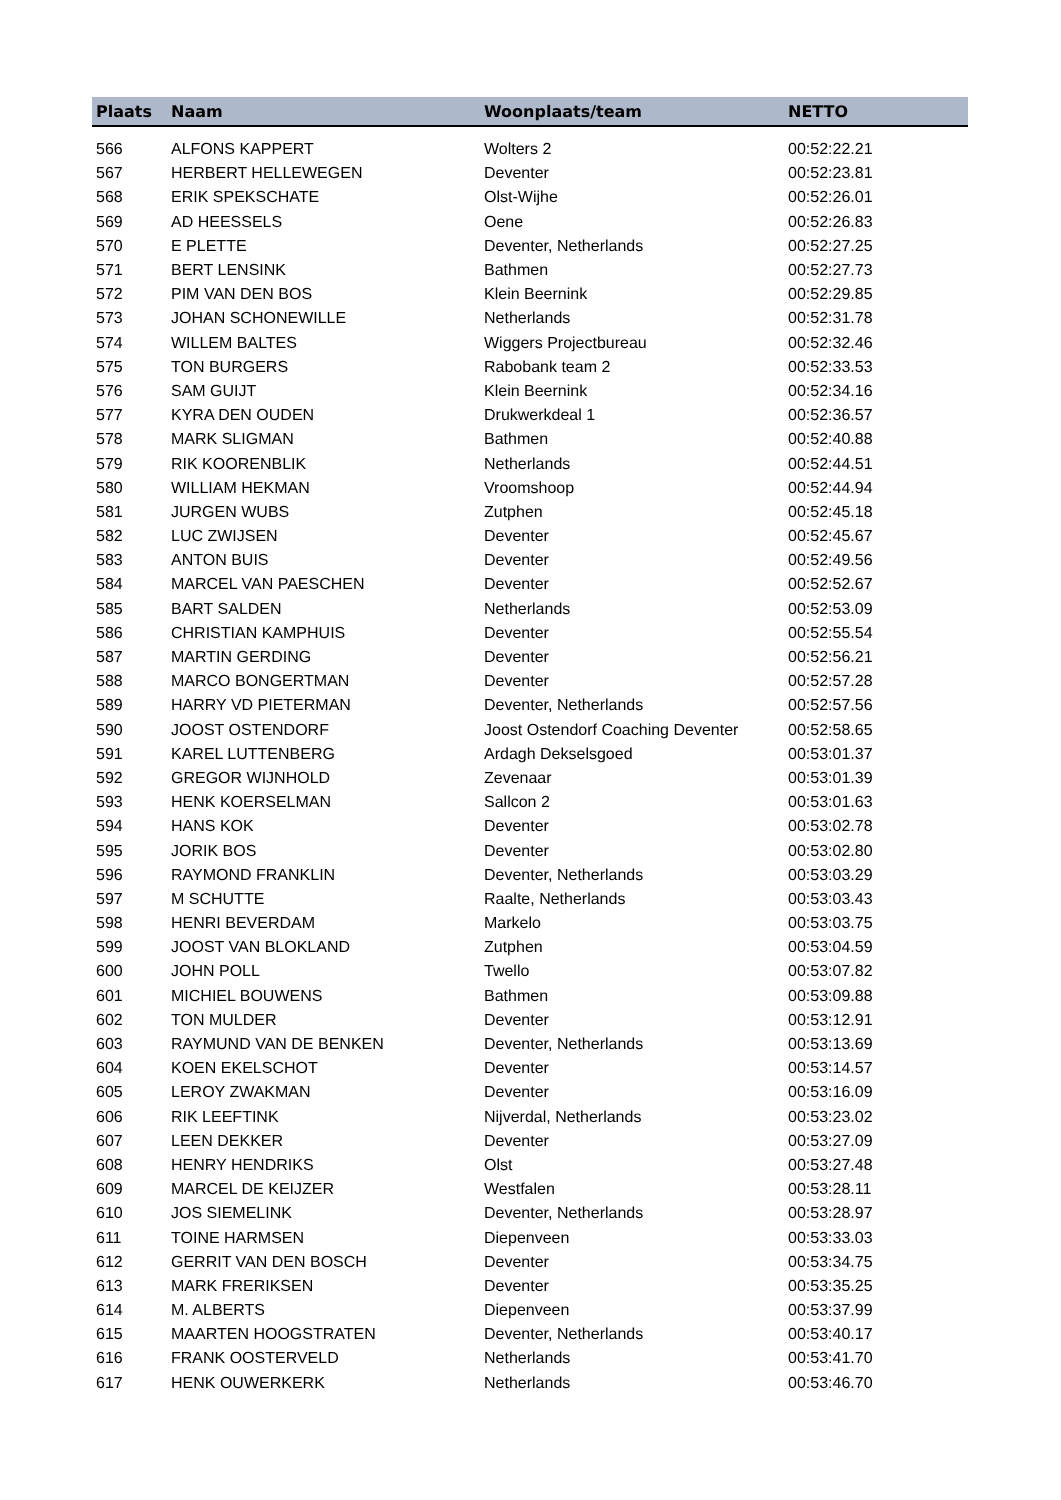| Plaats | Naam | Woonplaats/team | NETTO |
| --- | --- | --- | --- |
| 566 | ALFONS KAPPERT | Wolters 2 | 00:52:22.21 |
| 567 | HERBERT HELLEWEGEN | Deventer | 00:52:23.81 |
| 568 | ERIK SPEKSCHATE | Olst-Wijhe | 00:52:26.01 |
| 569 | AD HEESSELS | Oene | 00:52:26.83 |
| 570 | E PLETTE | Deventer, Netherlands | 00:52:27.25 |
| 571 | BERT LENSINK | Bathmen | 00:52:27.73 |
| 572 | PIM VAN DEN BOS | Klein Beernink | 00:52:29.85 |
| 573 | JOHAN SCHONEWILLE | Netherlands | 00:52:31.78 |
| 574 | WILLEM BALTES | Wiggers Projectbureau | 00:52:32.46 |
| 575 | TON BURGERS | Rabobank team 2 | 00:52:33.53 |
| 576 | SAM GUIJT | Klein Beernink | 00:52:34.16 |
| 577 | KYRA DEN OUDEN | Drukwerkdeal 1 | 00:52:36.57 |
| 578 | MARK SLIGMAN | Bathmen | 00:52:40.88 |
| 579 | RIK KOORENBLIK | Netherlands | 00:52:44.51 |
| 580 | WILLIAM HEKMAN | Vroomshoop | 00:52:44.94 |
| 581 | JURGEN WUBS | Zutphen | 00:52:45.18 |
| 582 | LUC ZWIJSEN | Deventer | 00:52:45.67 |
| 583 | ANTON BUIS | Deventer | 00:52:49.56 |
| 584 | MARCEL VAN PAESCHEN | Deventer | 00:52:52.67 |
| 585 | BART SALDEN | Netherlands | 00:52:53.09 |
| 586 | CHRISTIAN KAMPHUIS | Deventer | 00:52:55.54 |
| 587 | MARTIN GERDING | Deventer | 00:52:56.21 |
| 588 | MARCO BONGERTMAN | Deventer | 00:52:57.28 |
| 589 | HARRY VD PIETERMAN | Deventer, Netherlands | 00:52:57.56 |
| 590 | JOOST OSTENDORF | Joost Ostendorf Coaching Deventer | 00:52:58.65 |
| 591 | KAREL LUTTENBERG | Ardagh Dekselsgoed | 00:53:01.37 |
| 592 | GREGOR WIJNHOLD | Zevenaar | 00:53:01.39 |
| 593 | HENK KOERSELMAN | Sallcon 2 | 00:53:01.63 |
| 594 | HANS KOK | Deventer | 00:53:02.78 |
| 595 | JORIK BOS | Deventer | 00:53:02.80 |
| 596 | RAYMOND FRANKLIN | Deventer, Netherlands | 00:53:03.29 |
| 597 | M SCHUTTE | Raalte, Netherlands | 00:53:03.43 |
| 598 | HENRI BEVERDAM | Markelo | 00:53:03.75 |
| 599 | JOOST VAN BLOKLAND | Zutphen | 00:53:04.59 |
| 600 | JOHN POLL | Twello | 00:53:07.82 |
| 601 | MICHIEL BOUWENS | Bathmen | 00:53:09.88 |
| 602 | TON MULDER | Deventer | 00:53:12.91 |
| 603 | RAYMUND VAN DE BENKEN | Deventer, Netherlands | 00:53:13.69 |
| 604 | KOEN EKELSCHOT | Deventer | 00:53:14.57 |
| 605 | LEROY ZWAKMAN | Deventer | 00:53:16.09 |
| 606 | RIK LEEFTINK | Nijverdal, Netherlands | 00:53:23.02 |
| 607 | LEEN DEKKER | Deventer | 00:53:27.09 |
| 608 | HENRY HENDRIKS | Olst | 00:53:27.48 |
| 609 | MARCEL DE KEIJZER | Westfalen | 00:53:28.11 |
| 610 | JOS SIEMELINK | Deventer, Netherlands | 00:53:28.97 |
| 611 | TOINE HARMSEN | Diepenveen | 00:53:33.03 |
| 612 | GERRIT VAN DEN BOSCH | Deventer | 00:53:34.75 |
| 613 | MARK FRERIKSEN | Deventer | 00:53:35.25 |
| 614 | M. ALBERTS | Diepenveen | 00:53:37.99 |
| 615 | MAARTEN HOOGSTRATEN | Deventer, Netherlands | 00:53:40.17 |
| 616 | FRANK OOSTERVELD | Netherlands | 00:53:41.70 |
| 617 | HENK OUWERKERK | Netherlands | 00:53:46.70 |